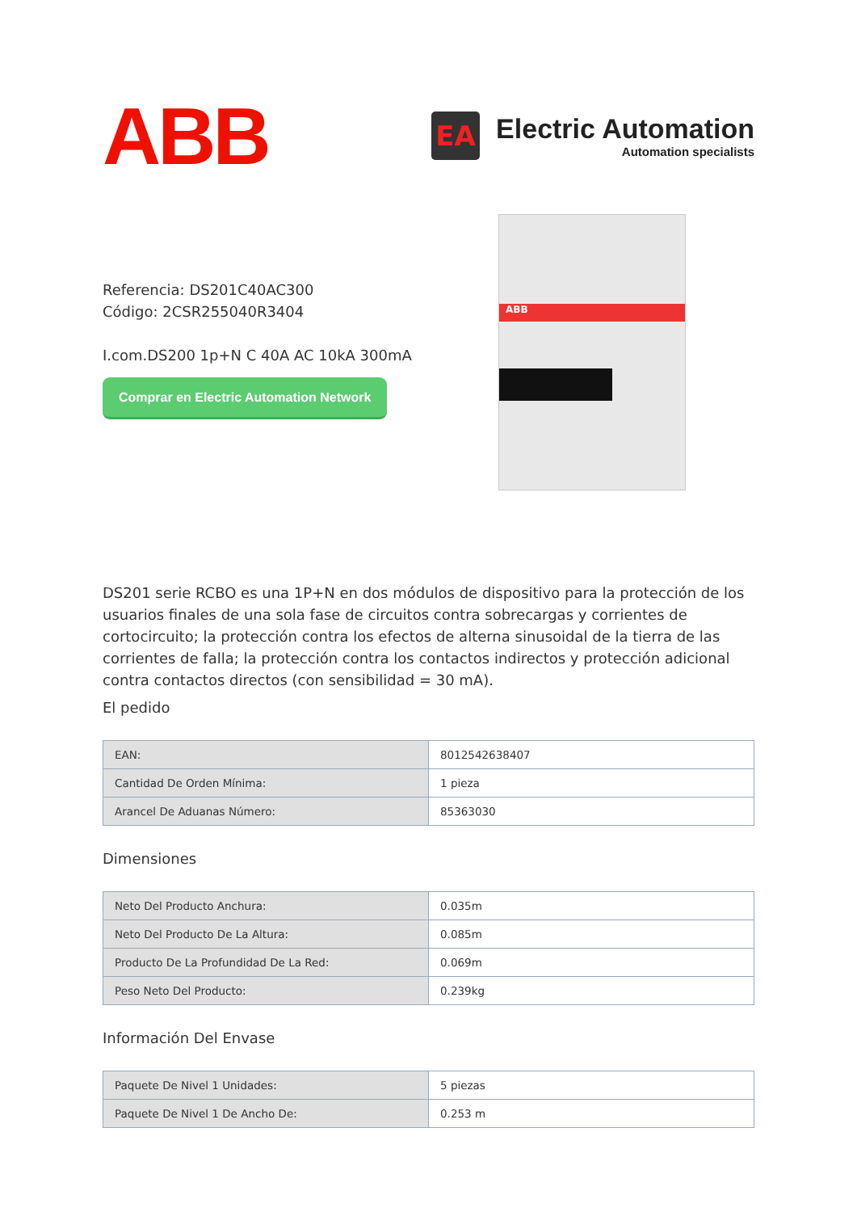ABB
EA
Electric Automation
Automation specialists
Referencia: DS201C40AC300
Código: 2CSR255040R3404
I.com.DS200 1p+N C 40A AC 10kA 300mA
Comprar en Electric Automation Network
ABB
DS201 serie RCBO es una 1P+N en dos módulos de dispositivo para la protección de los usuarios finales de una sola fase de circuitos contra sobrecargas y corrientes de cortocircuito; la protección contra los efectos de alterna sinusoidal de la tierra de las corrientes de falla; la protección contra los contactos indirectos y protección adicional contra contactos directos (con sensibilidad = 30 mA).
El pedido
| EAN: | 8012542638407 |
| Cantidad De Orden Mínima: | 1 pieza |
| Arancel De Aduanas Número: | 85363030 |
Dimensiones
| Neto Del Producto Anchura: | 0.035m |
| Neto Del Producto De La Altura: | 0.085m |
| Producto De La Profundidad De La Red: | 0.069m |
| Peso Neto Del Producto: | 0.239kg |
Información Del Envase
| Paquete De Nivel 1 Unidades: | 5 piezas |
| Paquete De Nivel 1 De Ancho De: | 0.253 m |